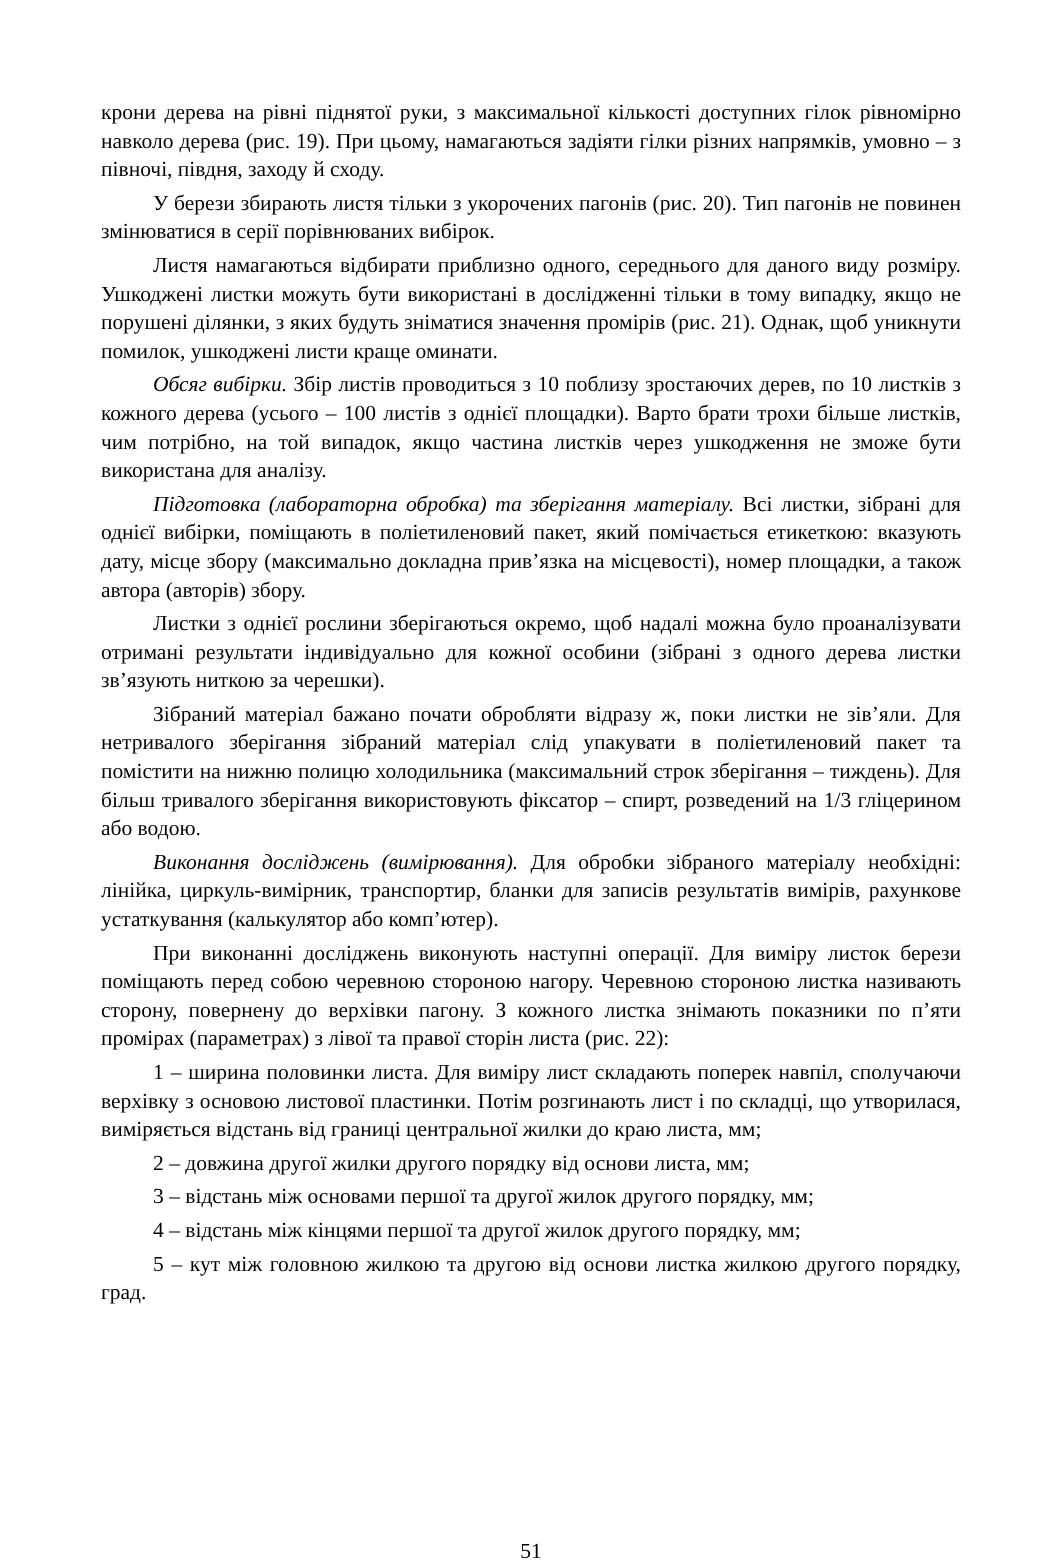крони дерева на рівні піднятої руки, з максимальної кількості доступних гілок рівномірно навколо дерева (рис. 19). При цьому, намагаються задіяти гілки різних напрямків, умовно – з півночі, півдня, заходу й сходу.
У берези збирають листя тільки з укорочених пагонів (рис. 20). Тип пагонів не повинен змінюватися в серії порівнюваних вибірок.
Листя намагаються відбирати приблизно одного, середнього для даного виду розміру. Ушкоджені листки можуть бути використані в дослідженні тільки в тому випадку, якщо не порушені ділянки, з яких будуть зніматися значення промірів (рис. 21). Однак, щоб уникнути помилок, ушкоджені листи краще оминати.
Обсяг вибірки. Збір листів проводиться з 10 поблизу зростаючих дерев, по 10 листків з кожного дерева (усього – 100 листів з однієї площадки). Варто брати трохи більше листків, чим потрібно, на той випадок, якщо частина листків через ушкодження не зможе бути використана для аналізу.
Підготовка (лабораторна обробка) та зберігання матеріалу. Всі листки, зібрані для однієї вибірки, поміщають в поліетиленовий пакет, який помічається етикеткою: вказують дату, місце збору (максимально докладна прив’язка на місцевості), номер площадки, а також автора (авторів) збору.
Листки з однієї рослини зберігаються окремо, щоб надалі можна було проаналізувати отримані результати індивідуально для кожної особини (зібрані з одного дерева листки зв’язують ниткою за черешки).
Зібраний матеріал бажано почати обробляти відразу ж, поки листки не зів’яли. Для нетривалого зберігання зібраний матеріал слід упакувати в поліетиленовий пакет та помістити на нижню полицю холодильника (максимальний строк зберігання – тиждень). Для більш тривалого зберігання використовують фіксатор – спирт, розведений на 1/3 гліцерином або водою.
Виконання досліджень (вимірювання). Для обробки зібраного матеріалу необхідні: лінійка, циркуль-вимірник, транспортир, бланки для записів результатів вимірів, рахункове устаткування (калькулятор або комп’ютер).
При виконанні досліджень виконують наступні операції. Для виміру листок берези поміщають перед собою черевною стороною нагору. Черевною стороною листка називають сторону, повернену до верхівки пагону. З кожного листка знімають показники по п’яти промірах (параметрах) з лівої та правої сторін листа (рис. 22):
1 – ширина половинки листа. Для виміру лист складають поперек навпіл, сполучаючи верхівку з основою листової пластинки. Потім розгинають лист і по складці, що утворилася, виміряється відстань від границі центральної жилки до краю листа, мм;
2 – довжина другої жилки другого порядку від основи листа, мм;
3 – відстань між основами першої та другої жилок другого порядку, мм;
4 – відстань між кінцями першої та другої жилок другого порядку, мм;
5 – кут між головною жилкою та другою від основи листка жилкою другого порядку, град.
51